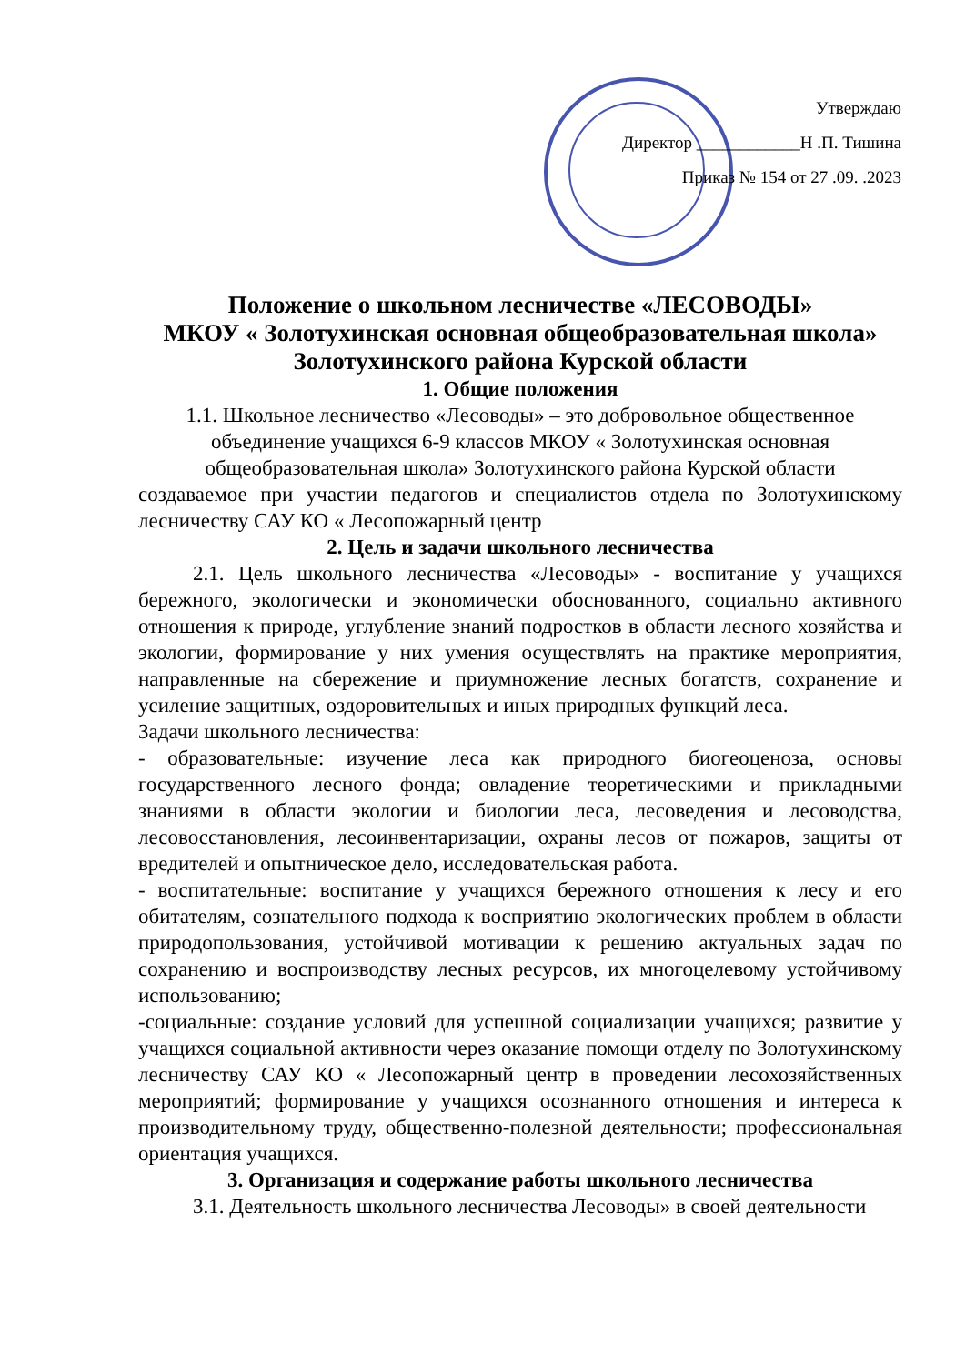Утверждаю
Директор ____________Н .П. Тишина
Приказ № 154 от 27 .09. .2023
Положение о школьном лесничестве «ЛЕСОВОДЫ»
МКОУ « Золотухинская основная общеобразовательная школа» Золотухинского района Курской области
1. Общие положения
1.1. Школьное лесничество «Лесоводы» – это добровольное общественное объединение учащихся 6-9 классов МКОУ « Золотухинская основная общеобразовательная школа» Золотухинского района Курской области
создаваемое при участии педагогов и специалистов отдела по Золотухинскому лесничеству САУ КО « Лесопожарный центр
2. Цель и задачи школьного лесничества
2.1. Цель школьного лесничества «Лесоводы» - воспитание у учащихся бережного, экологически и экономически обоснованного, социально активного отношения к природе, углубление знаний подростков в области лесного хозяйства и экологии, формирование у них умения осуществлять на практике мероприятия, направленные на сбережение и приумножение лесных богатств, сохранение и усиление защитных, оздоровительных и иных природных функций леса.
Задачи школьного лесничества:
- образовательные: изучение леса как природного биогеоценоза, основы государственного лесного фонда; овладение теоретическими и прикладными знаниями в области экологии и биологии леса, лесоведения и лесоводства, лесовосстановления, лесоинвентаризации, охраны лесов от пожаров, защиты от вредителей и опытническое дело, исследовательская работа.
- воспитательные: воспитание у учащихся бережного отношения к лесу и его обитателям, сознательного подхода к восприятию экологических проблем в области природопользования, устойчивой мотивации к решению актуальных задач по сохранению и воспроизводству лесных ресурсов, их многоцелевому устойчивому использованию;
-социальные: создание условий для успешной социализации учащихся; развитие у учащихся социальной активности через оказание помощи отделу по Золотухинскому лесничеству САУ КО « Лесопожарный центр в проведении лесохозяйственных мероприятий; формирование у учащихся осознанного отношения и интереса к производительному труду, общественно-полезной деятельности; профессиональная ориентация учащихся.
3. Организация и содержание работы школьного лесничества
3.1. Деятельность школьного лесничества Лесоводы» в своей деятельности